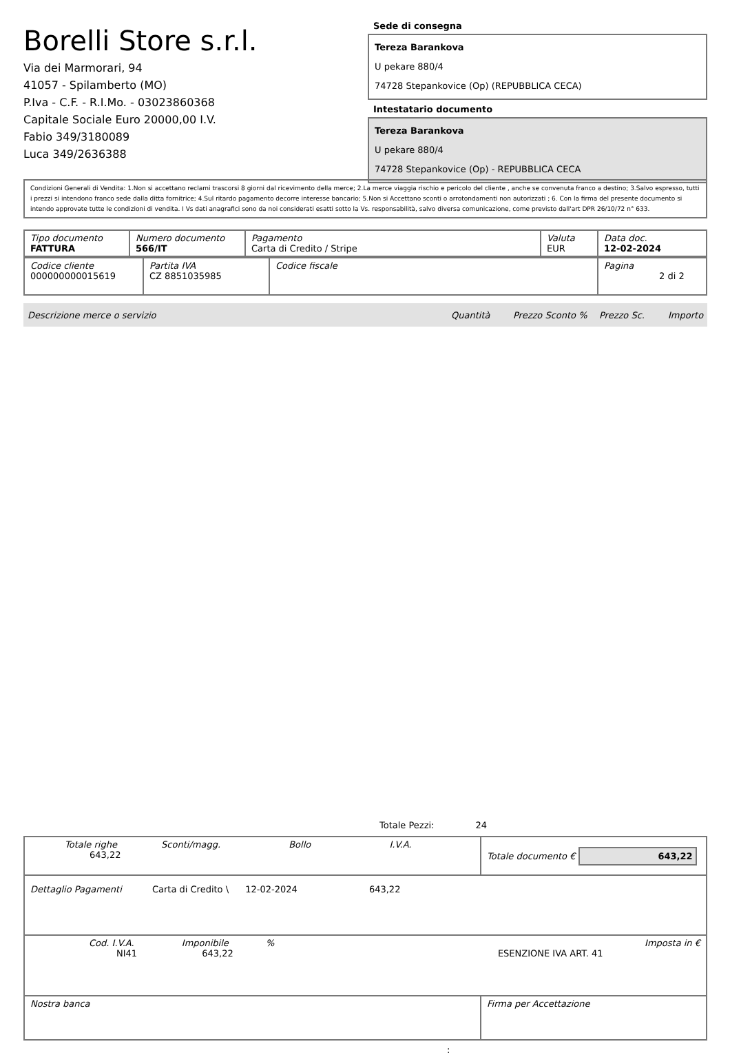Borelli Store s.r.l.
Via dei Marmorari, 94
41057 - Spilamberto (MO)
P.Iva - C.F. - R.I.Mo. - 03023860368
Capitale Sociale Euro 20000,00 I.V.
Fabio 349/3180089
Luca 349/2636388
Sede di consegna
Tereza Barankova
U pekare 880/4
74728 Stepankovice (Op) (REPUBBLICA CECA)
Intestatario documento
Tereza Barankova
U pekare 880/4
74728 Stepankovice (Op) - REPUBBLICA CECA
Condizioni Generali di Vendita: 1.Non si accettano reclami trascorsi 8 giorni dal ricevimento della merce; 2.La merce viaggia rischio e pericolo del cliente , anche se convenuta franco a destino; 3.Salvo espresso, tutti i prezzi si intendono franco sede dalla ditta fornitrice; 4.Sul ritardo pagamento decorre interesse bancario; 5.Non si Accettano sconti o arrotondamenti non autorizzati ; 6. Con la firma del presente documento si intendo approvate tutte le condizioni di vendita. I Vs dati anagrafici sono da noi considerati esatti sotto la Vs. responsabilità, salvo diversa comunicazione, come previsto dall'art DPR 26/10/72 n° 633.
| Tipo documento FATTURA | Numero documento 566/IT | Pagamento Carta di Credito / Stripe | Valuta EUR | Data doc. 12-02-2024 |
| Codice cliente 000000000015619 | Partita IVA CZ 8851035985 | Codice fiscale | Pagina 2 di 2 |
Descrizione merce o servizio Quantità Prezzo Sconto % Prezzo Sc. Importo
Totale Pezzi: 24
| Totale righe Sconti/magg. Bollo I.V.A. 643,22 | Totale documento € 643,22 |
| Dettaglio Pagamenti Carta di Credito \ 12-02-2024 643,22 | |
| Cod. I.V.A. Imponibile % Imposta in € NI41 643,22 ESENZIONE IVA ART. 41 | |
| Nostra banca | Firma per Accettazione |
: